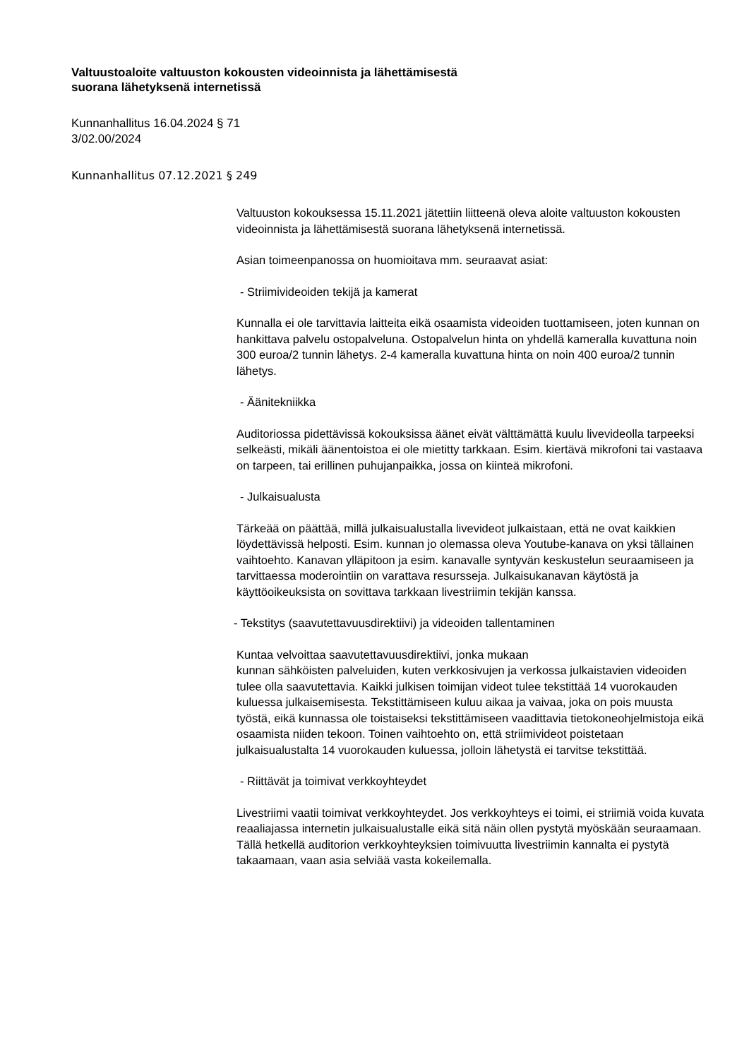Valtuustoaloite valtuuston kokousten videoinnista ja lähettämisestä
suorana lähetyksenä internetissä
Kunnanhallitus 16.04.2024 § 71
3/02.00/2024
Kunnanhallitus 07.12.2021 § 249
Valtuuston kokouksessa 15.11.2021 jätettiin liitteenä oleva aloite valtuuston kokousten videoinnista ja lähettämisestä suorana lähetyksenä internetissä.
Asian toimeenpanossa on huomioitava mm. seuraavat asiat:
- Striimivideoiden tekijä ja kamerat
Kunnalla ei ole tarvittavia laitteita eikä osaamista videoiden tuottamiseen, joten kunnan on hankittava palvelu ostopalveluna. Ostopalvelun hinta on yhdellä kameralla kuvattuna noin 300 euroa/2 tunnin lähetys. 2-4 kameralla kuvattuna hinta on noin 400 euroa/2 tunnin lähetys.
- Äänitekniikka
Auditoriossa pidettävissä kokouksissa äänet eivät välttämättä kuulu livevideolla tarpeeksi selkeästi, mikäli äänentoistoa ei ole mietitty tarkkaan. Esim. kiertävä mikrofoni tai vastaava on tarpeen, tai erillinen puhujanpaikka, jossa on kiinteä mikrofoni.
- Julkaisualusta
Tärkeää on päättää, millä julkaisualustalla livevideot julkaistaan, että ne ovat kaikkien löydettävissä helposti. Esim. kunnan jo olemassa oleva Youtube-kanava on yksi tällainen vaihtoehto. Kanavan ylläpitoon ja esim. kanavalle syntyvän keskustelun seuraamiseen ja tarvittaessa moderointiin on varattava resursseja. Julkaisukanavan käytöstä ja käyttöoikeuksista on sovittava tarkkaan livestriimin tekijän kanssa.
- Tekstitys (saavutettavuusdirektiivi) ja videoiden tallentaminen
Kuntaa velvoittaa saavutettavuusdirektiivi, jonka mukaan
kunnan sähköisten palveluiden, kuten verkkosivujen ja verkossa julkaistavien videoiden tulee olla saavutettavia. Kaikki julkisen toimijan videot tulee tekstittää 14 vuorokauden kuluessa julkaisemisesta. Tekstittämiseen kuluu aikaa ja vaivaa, joka on pois muusta työstä, eikä kunnassa ole toistaiseksi tekstittämiseen vaadittavia tietokoneohjelmistoja eikä osaamista niiden tekoon. Toinen vaihtoehto on, että striimivideot poistetaan julkaisualustalta 14 vuorokauden kuluessa, jolloin lähetystä ei tarvitse tekstittää.
- Riittävät ja toimivat verkkoyhteydet
Livestriimi vaatii toimivat verkkoyhteydet. Jos verkkoyhteys ei toimi, ei striimiä voida kuvata reaaliajassa internetin julkaisualustalle eikä sitä näin ollen pystytä myöskään seuraamaan. Tällä hetkellä auditorion verkkoyhteyksien toimivuutta livestriimin kannalta ei pystytä takaamaan, vaan asia selviää vasta kokeilemalla.